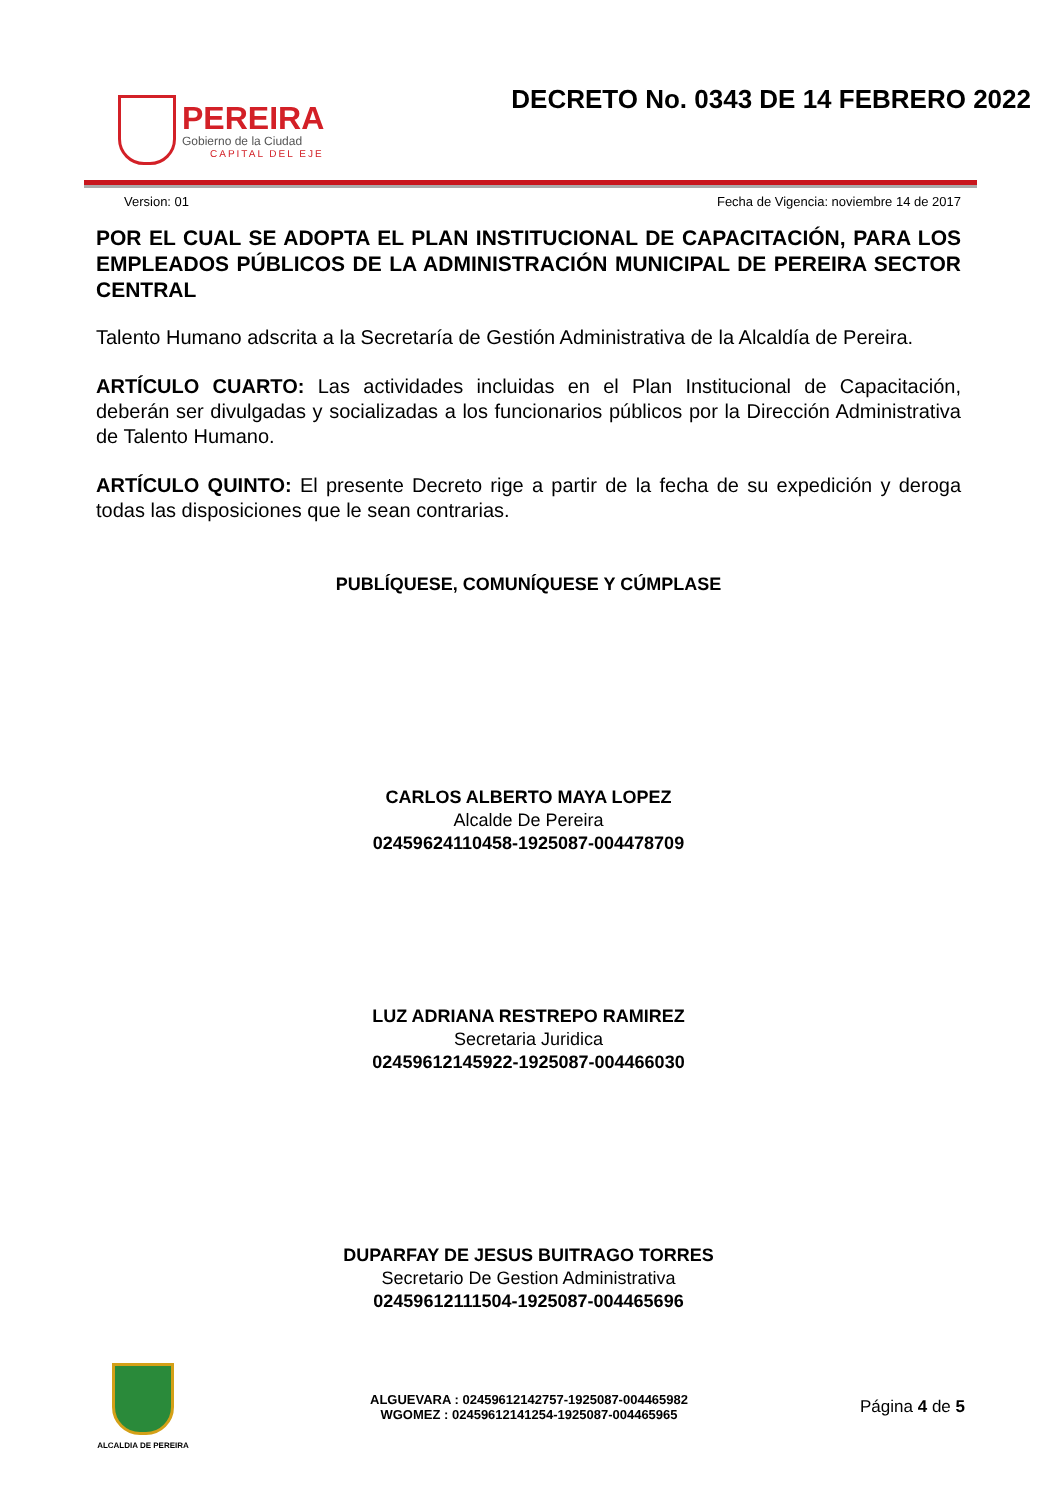PEREIRA
Gobierno de la Ciudad
CAPITAL DEL EJE
DECRETO No. 0343 DE 14 FEBRERO 2022
Version: 01 Fecha de Vigencia: noviembre 14 de 2017
POR EL CUAL SE ADOPTA EL PLAN INSTITUCIONAL DE CAPACITACIÓN, PARA LOS EMPLEADOS PÚBLICOS DE LA ADMINISTRACIÓN MUNICIPAL DE PEREIRA SECTOR CENTRAL
Talento Humano adscrita a la Secretaría de Gestión Administrativa de la Alcaldía de Pereira.
ARTÍCULO CUARTO: Las actividades incluidas en el Plan Institucional de Capacitación, deberán ser divulgadas y socializadas a los funcionarios públicos por la Dirección Administrativa de Talento Humano.
ARTÍCULO QUINTO: El presente Decreto rige a partir de la fecha de su expedición y deroga todas las disposiciones que le sean contrarias.
PUBLÍQUESE, COMUNÍQUESE Y CÚMPLASE
CARLOS ALBERTO MAYA LOPEZ
Alcalde De Pereira
02459624110458-1925087-004478709
LUZ ADRIANA RESTREPO RAMIREZ
Secretaria Juridica
02459612145922-1925087-004466030
DUPARFAY DE JESUS BUITRAGO TORRES
Secretario De Gestion Administrativa
02459612111504-1925087-004465696
ALCALDIA DE PEREIRA
ALGUEVARA : 02459612142757-1925087-004465982
WGOMEZ : 02459612141254-1925087-004465965
Página 4 de 5